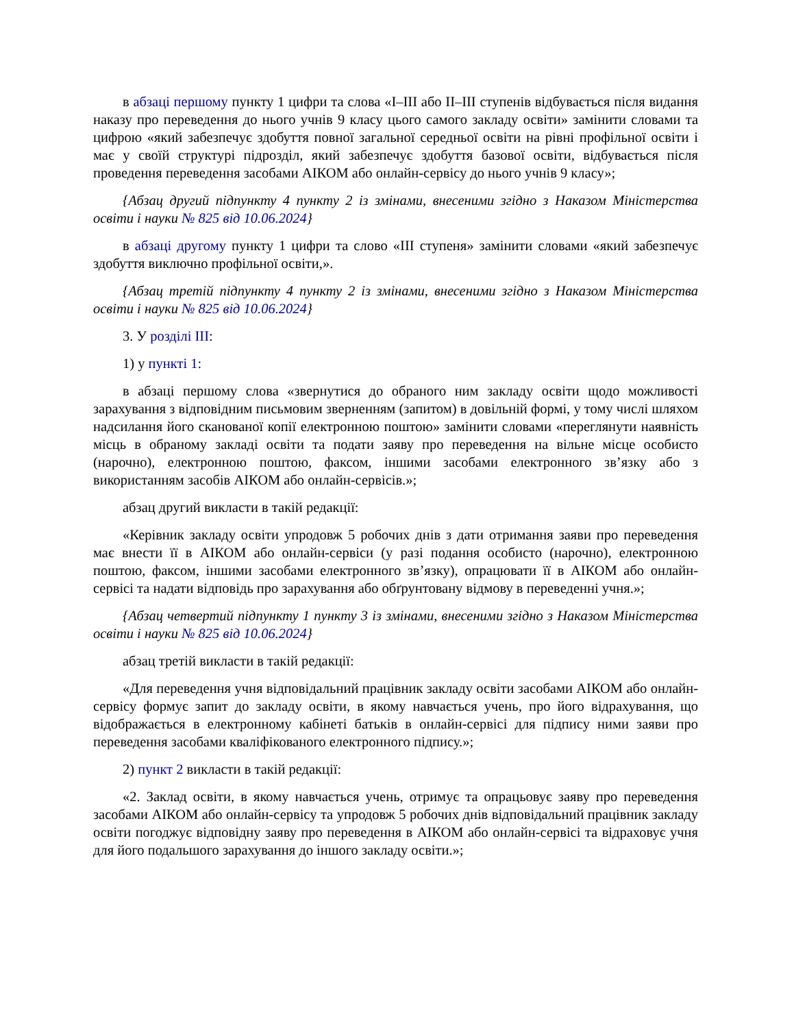в абзаці першому пункту 1 цифри та слова «I–III або II–III ступенів відбувається після видання наказу про переведення до нього учнів 9 класу цього самого закладу освіти» замінити словами та цифрою «який забезпечує здобуття повної загальної середньої освіти на рівні профільної освіти і має у своїй структурі підрозділ, який забезпечує здобуття базової освіти, відбувається після проведення переведення засобами АІКОМ або онлайн-сервісу до нього учнів 9 класу»;
{Абзац другий підпункту 4 пункту 2 із змінами, внесеними згідно з Наказом Міністерства освіти і науки № 825 від 10.06.2024}
в абзаці другому пункту 1 цифри та слово «III ступеня» замінити словами «який забезпечує здобуття виключно профільної освіти,».
{Абзац третій підпункту 4 пункту 2 із змінами, внесеними згідно з Наказом Міністерства освіти і науки № 825 від 10.06.2024}
3. У розділі III:
1) у пункті 1:
в абзаці першому слова «звернутися до обраного ним закладу освіти щодо можливості зарахування з відповідним письмовим зверненням (запитом) в довільній формі, у тому числі шляхом надсилання його сканованої копії електронною поштою» замінити словами «переглянути наявність місць в обраному закладі освіти та подати заяву про переведення на вільне місце особисто (нарочно), електронною поштою, факсом, іншими засобами електронного зв’язку або з використанням засобів АІКОМ або онлайн-сервісів.»;
абзац другий викласти в такій редакції:
«Керівник закладу освіти упродовж 5 робочих днів з дати отримання заяви про переведення має внести її в АІКОМ або онлайн-сервіси (у разі подання особисто (нарочно), електронною поштою, факсом, іншими засобами електронного зв’язку), опрацювати її в АІКОМ або онлайн-сервісі та надати відповідь про зарахування або обґрунтовану відмову в переведенні учня.»;
{Абзац четвертий підпункту 1 пункту 3 із змінами, внесеними згідно з Наказом Міністерства освіти і науки № 825 від 10.06.2024}
абзац третій викласти в такій редакції:
«Для переведення учня відповідальний працівник закладу освіти засобами АІКОМ або онлайн-сервісу формує запит до закладу освіти, в якому навчається учень, про його відрахування, що відображається в електронному кабінеті батьків в онлайн-сервісі для підпису ними заяви про переведення засобами кваліфікованого електронного підпису.»;
2) пункт 2 викласти в такій редакції:
«2. Заклад освіти, в якому навчається учень, отримує та опрацьовує заяву про переведення засобами АІКОМ або онлайн-сервісу та упродовж 5 робочих днів відповідальний працівник закладу освіти погоджує відповідну заяву про переведення в АІКОМ або онлайн-сервісі та відраховує учня для його подальшого зарахування до іншого закладу освіти.»;